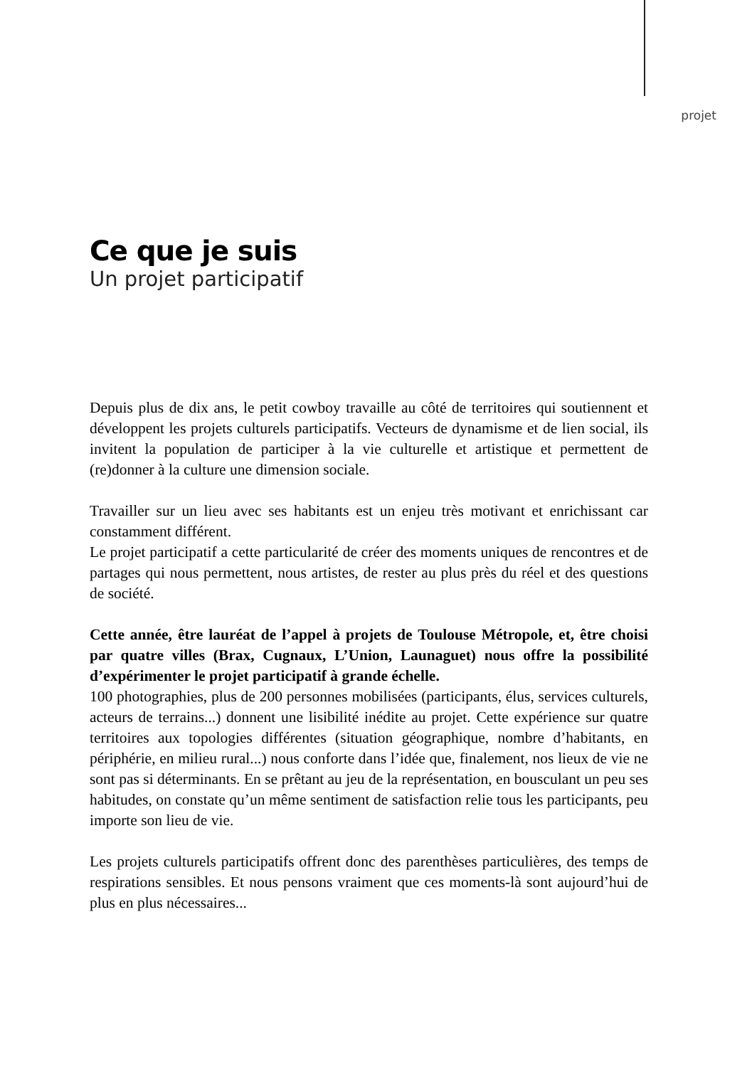projet
Ce que je suis
Un projet participatif
Depuis plus de dix ans, le petit cowboy travaille au côté de territoires qui soutiennent et développent les projets culturels participatifs. Vecteurs de dynamisme et de lien social, ils invitent la population de participer à la vie culturelle et artistique et permettent de (re)donner à la culture une dimension sociale.
Travailler sur un lieu avec ses habitants est un enjeu très motivant et enrichissant car constamment différent.
Le projet participatif a cette particularité de créer des moments uniques de rencontres et de partages qui nous permettent, nous artistes, de rester au plus près du réel et des questions de société.
Cette année, être lauréat de l’appel à projets de Toulouse Métropole, et, être choisi par quatre villes (Brax, Cugnaux, L’Union, Launaguet) nous offre la possibilité d’expérimenter le projet participatif à grande échelle.
100 photographies, plus de 200 personnes mobilisées (participants, élus, services culturels, acteurs de terrains...) donnent une lisibilité inédite au projet. Cette expérience sur quatre territoires aux topologies différentes (situation géographique, nombre d’habitants, en périphérie, en milieu rural...) nous conforte dans l’idée que, finalement, nos lieux de vie ne sont pas si déterminants. En se prêtant au jeu de la représentation, en bousculant un peu ses habitudes, on constate qu’un même sentiment de satisfaction relie tous les participants, peu importe son lieu de vie.
Les projets culturels participatifs offrent donc des parenthèses particulières, des temps de respirations sensibles. Et nous pensons vraiment que ces moments-là sont aujourd’hui de plus en plus nécessaires...